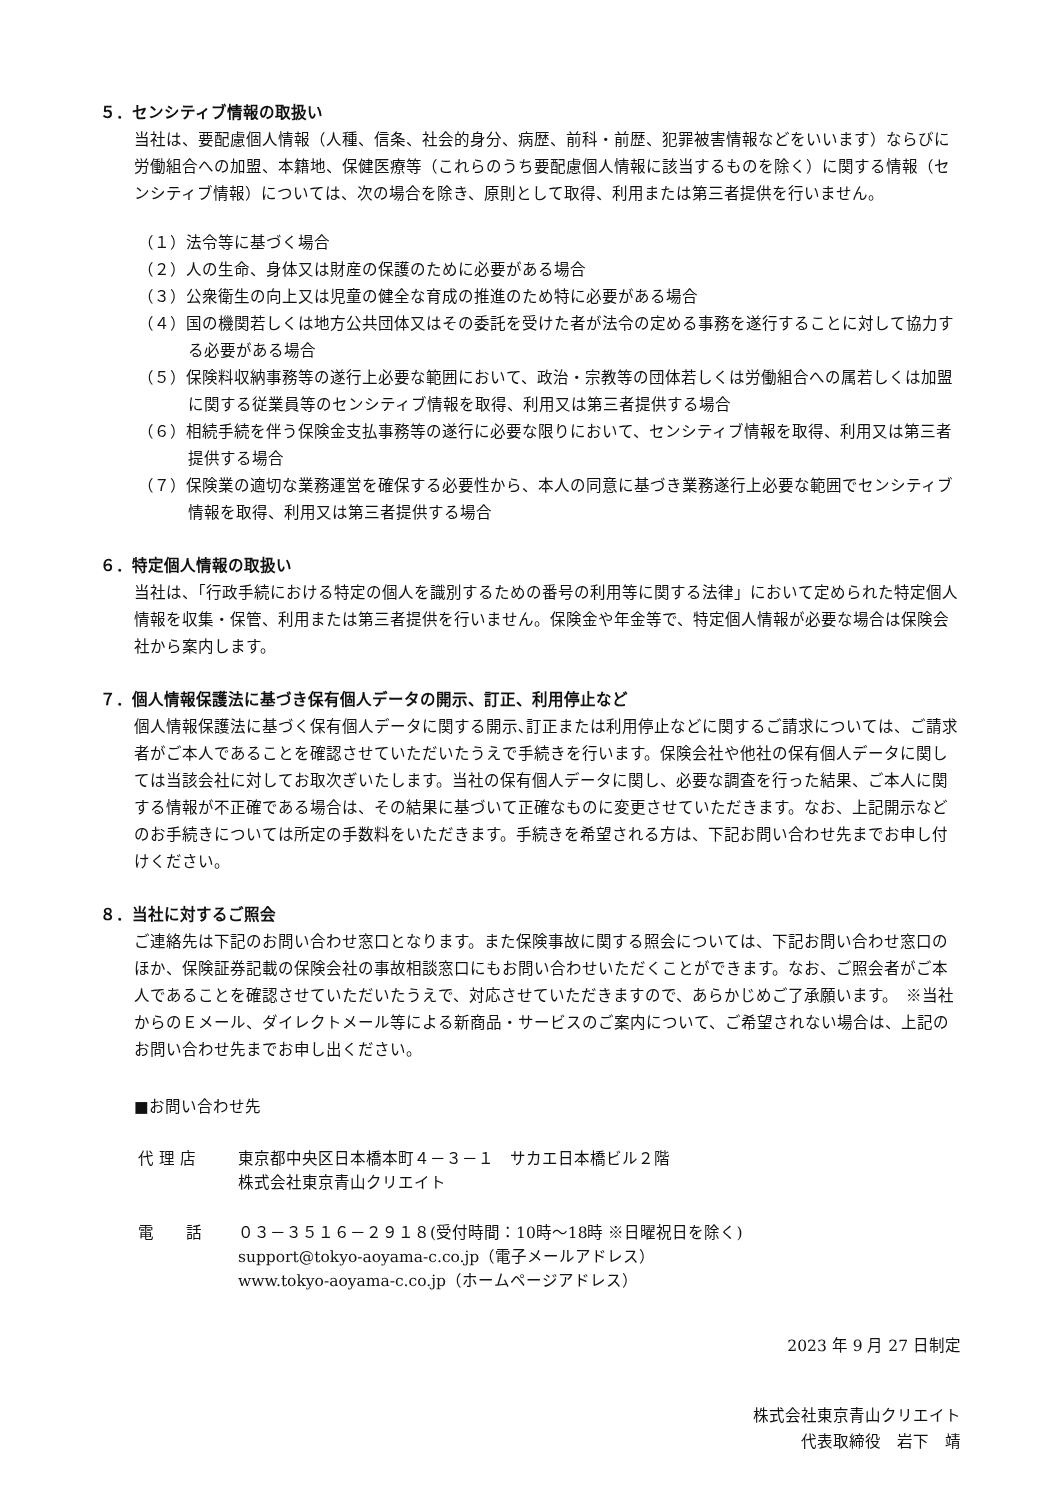５．センシティブ情報の取扱い
当社は、要配慮個人情報（人種、信条、社会的身分、病歴、前科・前歴、犯罪被害情報などをいいます）ならびに労働組合への加盟、本籍地、保健医療等（これらのうち要配慮個人情報に該当するものを除く）に関する情報（センシティブ情報）については、次の場合を除き、原則として取得、利用または第三者提供を行いません。
（１）法令等に基づく場合
（２）人の生命、身体又は財産の保護のために必要がある場合
（３）公衆衛生の向上又は児童の健全な育成の推進のため特に必要がある場合
（４）国の機関若しくは地方公共団体又はその委託を受けた者が法令の定める事務を遂行することに対して協力する必要がある場合
（５）保険料収納事務等の遂行上必要な範囲において、政治・宗教等の団体若しくは労働組合への属若しくは加盟に関する従業員等のセンシティブ情報を取得、利用又は第三者提供する場合
（６）相続手続を伴う保険金支払事務等の遂行に必要な限りにおいて、センシティブ情報を取得、利用又は第三者提供する場合
（７）保険業の適切な業務運営を確保する必要性から、本人の同意に基づき業務遂行上必要な範囲でセンシティブ情報を取得、利用又は第三者提供する場合
６．特定個人情報の取扱い
当社は、「行政手続における特定の個人を識別するための番号の利用等に関する法律」において定められた特定個人情報を収集・保管、利用または第三者提供を行いません。保険金や年金等で、特定個人情報が必要な場合は保険会社から案内します。
７．個人情報保護法に基づき保有個人データの開示、訂正、利用停止など
個人情報保護法に基づく保有個人データに関する開示､訂正または利用停止などに関するご請求については、ご請求者がご本人であることを確認させていただいたうえで手続きを行います。保険会社や他社の保有個人データに関しては当該会社に対してお取次ぎいたします。当社の保有個人データに関し、必要な調査を行った結果、ご本人に関する情報が不正確である場合は、その結果に基づいて正確なものに変更させていただきます。なお、上記開示などのお手続きについては所定の手数料をいただきます。手続きを希望される方は、下記お問い合わせ先までお申し付けください。
８．当社に対するご照会
ご連絡先は下記のお問い合わせ窓口となります。また保険事故に関する照会については、下記お問い合わせ窓口のほか、保険証券記載の保険会社の事故相談窓口にもお問い合わせいただくことができます。なお、ご照会者がご本人であることを確認させていただいたうえで、対応させていただきますので、あらかじめご了承願います。　※当社からのＥメール、ダイレクトメール等による新商品・サービスのご案内について、ご希望されない場合は、上記のお問い合わせ先までお申し出ください。
■お問い合わせ先
代 理 店 東京都中央区日本橋本町４－３－１　サカエ日本橋ビル２階
株式会社東京青山クリエイト
電　　話 ０３－３５１６－２９１８(受付時間：10時～18時 ※日曜祝日を除く)
support@tokyo-aoyama-c.co.jp（電子メールアドレス）
www.tokyo-aoyama-c.co.jp（ホームページアドレス）
2023 年 9 月 27 日制定
株式会社東京青山クリエイト
代表取締役　岩下　靖